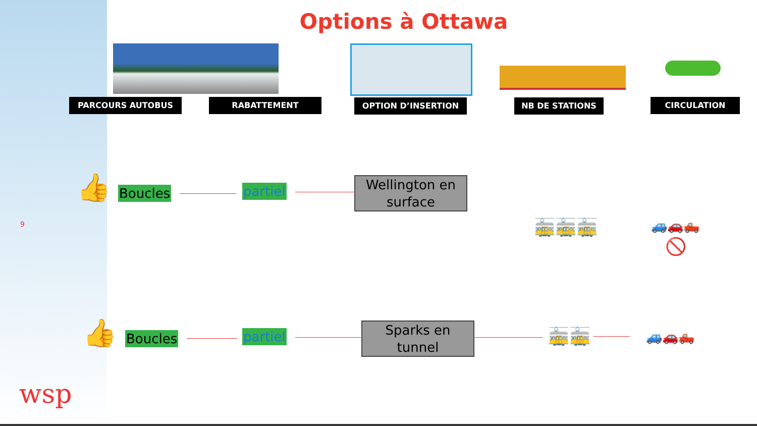Options à Ottawa
PARCOURS AUTOBUS RABATTEMENT OPTION D’INSERTION NB DE STATIONS CIRCULATION
👍 Boucles partiel
Wellington en surface
🚋🚋🚋 🚙🚗🛻
🚫
9
👍 Boucles partiel
Sparks en tunnel
🚋🚋 🚙🚗🛻
wsp